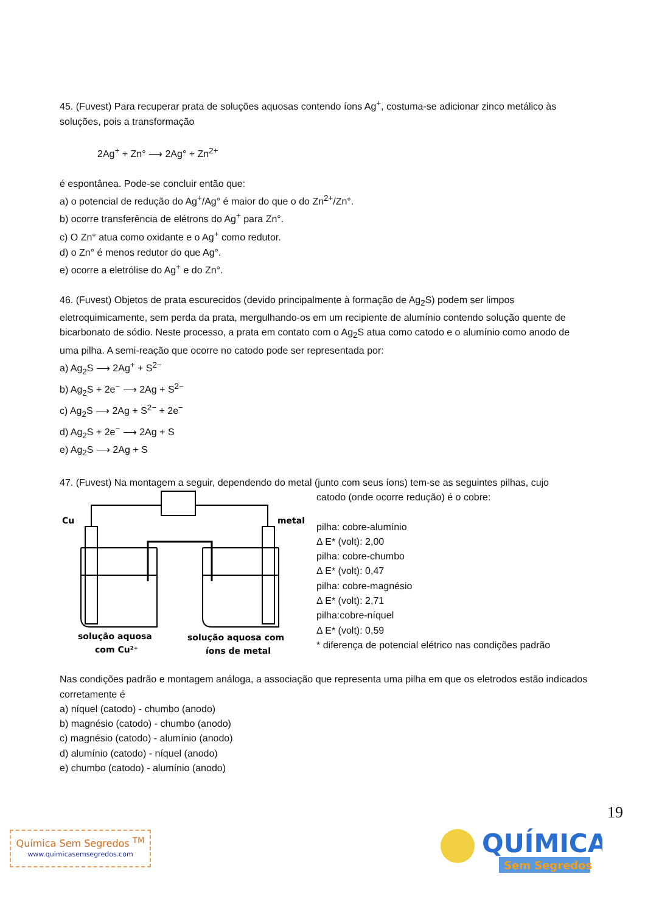45. (Fuvest) Para recuperar prata de soluções aquosas contendo íons Ag<sup>+</sup>, costuma-se adicionar zinco metálico às soluções, pois a transformação
2Ag<sup>+</sup> + Zn° ⟶ 2Ag° + Zn<sup>2+</sup>
é espontânea. Pode-se concluir então que:
a) o potencial de redução do Ag<sup>+</sup>/Ag° é maior do que o do Zn<sup>2+</sup>/Zn°.
b) ocorre transferência de elétrons do Ag<sup>+</sup> para Zn°.
c) O Zn° atua como oxidante e o Ag<sup>+</sup> como redutor.
d) o Zn° é menos redutor do que Ag°.
e) ocorre a eletrólise do Ag<sup>+</sup> e do Zn°.
46. (Fuvest) Objetos de prata escurecidos (devido principalmente à formação de Ag<sub>2</sub>S) podem ser limpos eletroquimicamente, sem perda da prata, mergulhando-os em um recipiente de alumínio contendo solução quente de bicarbonato de sódio. Neste processo, a prata em contato com o Ag<sub>2</sub>S atua como catodo e o alumínio como anodo de uma pilha. A semi-reação que ocorre no catodo pode ser representada por:
a) Ag<sub>2</sub>S ⟶ 2Ag<sup>+</sup> + S<sup>2−</sup>
b) Ag<sub>2</sub>S + 2e<sup>−</sup> ⟶ 2Ag + S<sup>2−</sup>
c) Ag<sub>2</sub>S ⟶ 2Ag + S<sup>2−</sup> + 2e<sup>−</sup>
d) Ag<sub>2</sub>S + 2e<sup>−</sup> ⟶ 2Ag + S
e) Ag<sub>2</sub>S ⟶ 2Ag + S
47. (Fuvest) Na montagem a seguir, dependendo do metal (junto com seus íons) tem-se as seguintes pilhas, cujo
Cu
metal
solução aquosa
com Cu²⁺
solução aquosa com
íons de metal
catodo (onde ocorre redução) é o cobre:
pilha: cobre-alumínio
Δ E* (volt): 2,00
pilha: cobre-chumbo
Δ E* (volt): 0,47
pilha: cobre-magnésio
Δ E* (volt): 2,71
pilha:cobre-níquel
Δ E* (volt): 0,59
* diferença de potencial elétrico nas condições padrão
Nas condições padrão e montagem análoga, a associação que representa uma pilha em que os eletrodos estão indicados corretamente é
a) níquel (catodo) - chumbo (anodo)
b) magnésio (catodo) - chumbo (anodo)
c) magnésio (catodo) - alumínio (anodo)
d) alumínio (catodo) - níquel (anodo)
e) chumbo (catodo) - alumínio (anodo)
19
Química Sem Segredos <sup>TM</sup>
www.quimicasemsegredos.com
QUÍMICA
Sem Segredos